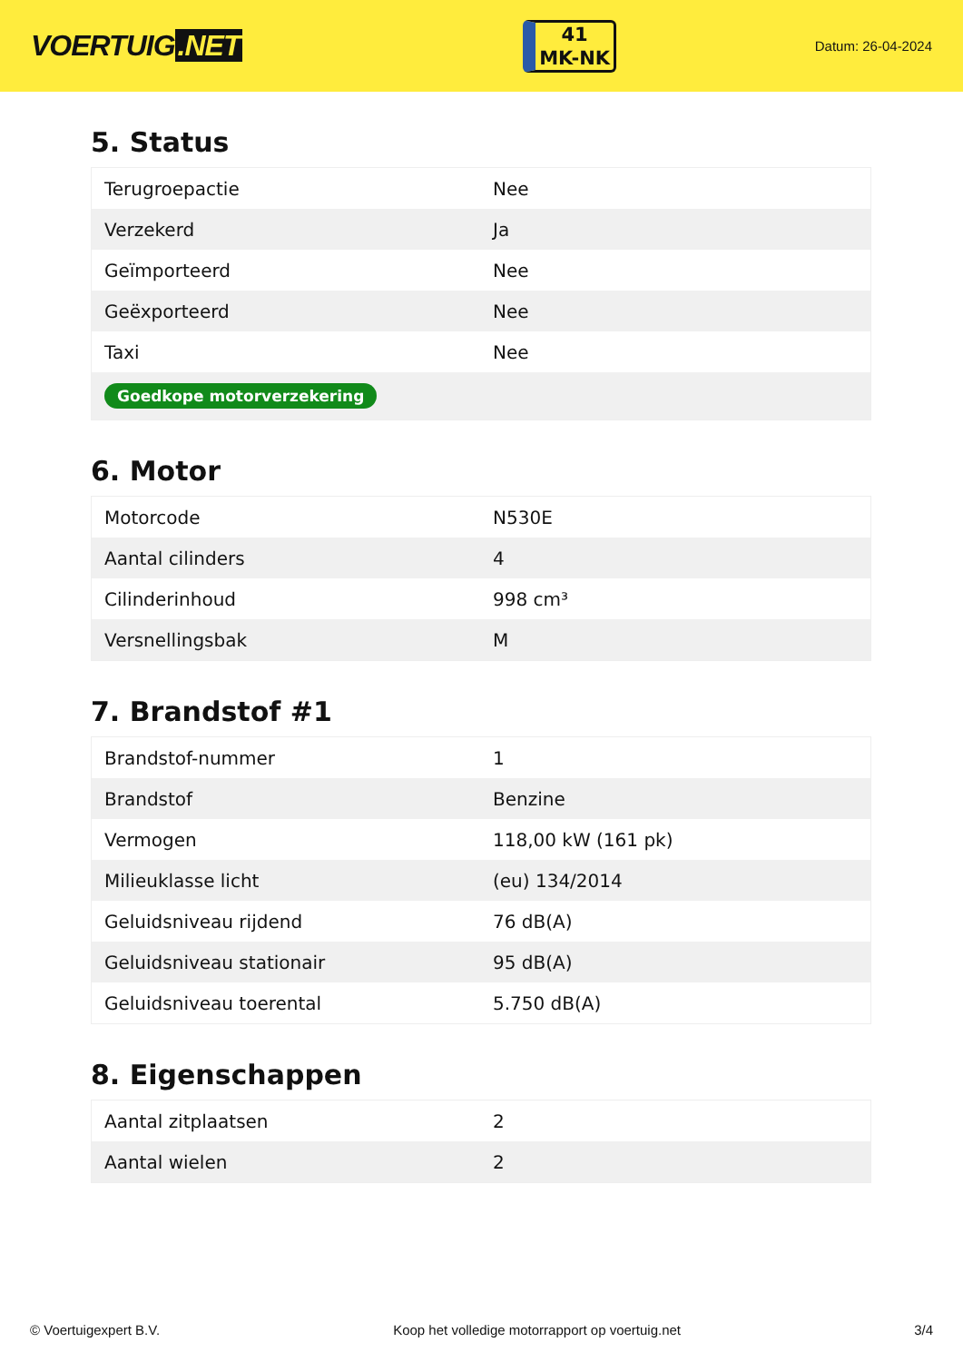VOERTUIG.NET
41
MK-NK
Datum: 26-04-2024
5. Status
| Terugroepactie | Nee |
| Verzekerd | Ja |
| Geïmporteerd | Nee |
| Geëxporteerd | Nee |
| Taxi | Nee |
| Goedkope motorverzekering | |
6. Motor
| Motorcode | N530E |
| Aantal cilinders | 4 |
| Cilinderinhoud | 998 cm³ |
| Versnellingsbak | M |
7. Brandstof #1
| Brandstof-nummer | 1 |
| Brandstof | Benzine |
| Vermogen | 118,00 kW (161 pk) |
| Milieuklasse licht | (eu) 134/2014 |
| Geluidsniveau rijdend | 76 dB(A) |
| Geluidsniveau stationair | 95 dB(A) |
| Geluidsniveau toerental | 5.750 dB(A) |
8. Eigenschappen
| Aantal zitplaatsen | 2 |
| Aantal wielen | 2 |
© Voertuigexpert B.V. Koop het volledige motorrapport op voertuig.net 3/4